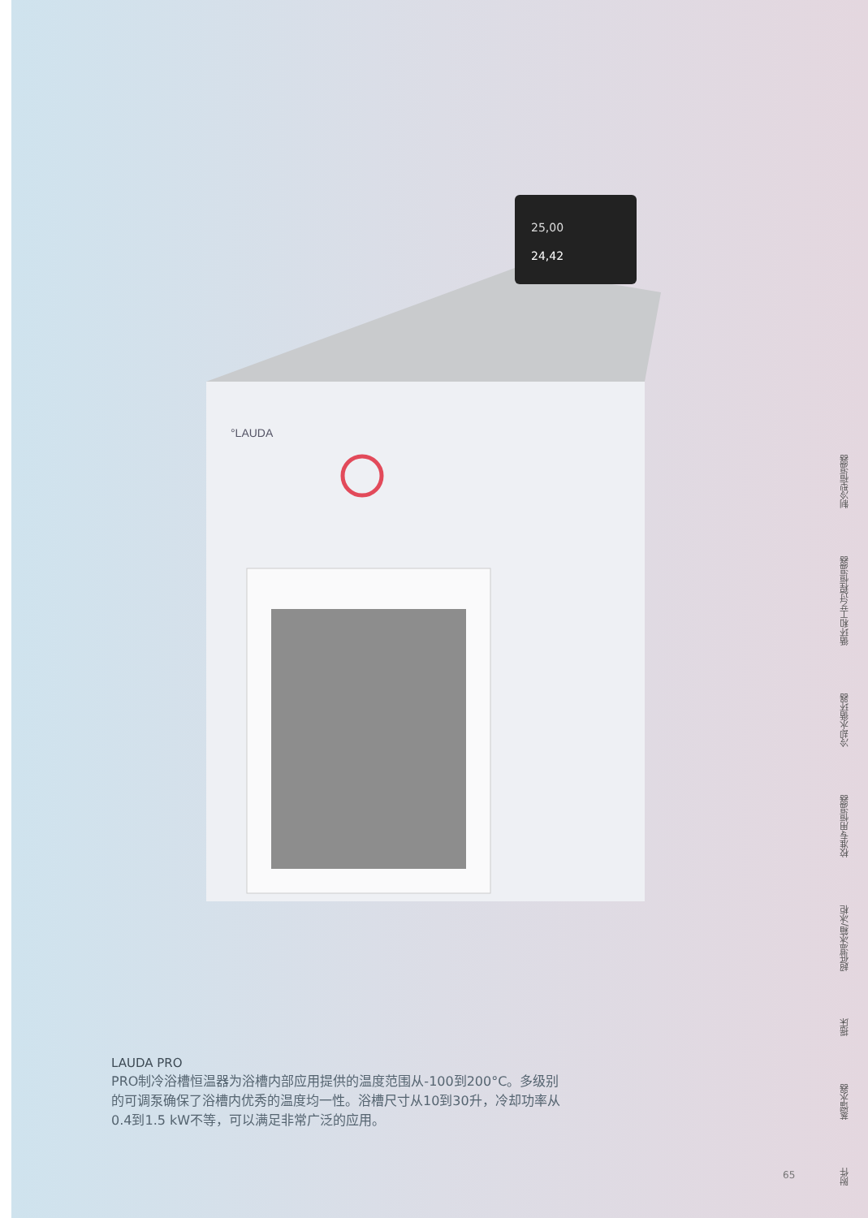°LAUDA
25,00
24,42
LAUDA PRO
PRO制冷浴槽恒温器为浴槽内部应用提供的温度范围从-100到200°C。多级别的可调泵确保了浴槽内优秀的温度均一性。浴槽尺寸从10到30升，冷却功率从0.4到1.5 kW不等，可以满足非常广泛的应用。
制冷型恒温器
循环和工艺过程恒温器
冷却水循环器
校准专用恒温器
超低温冰箱/冰柜
摇床
蒸馏水器
附件
65